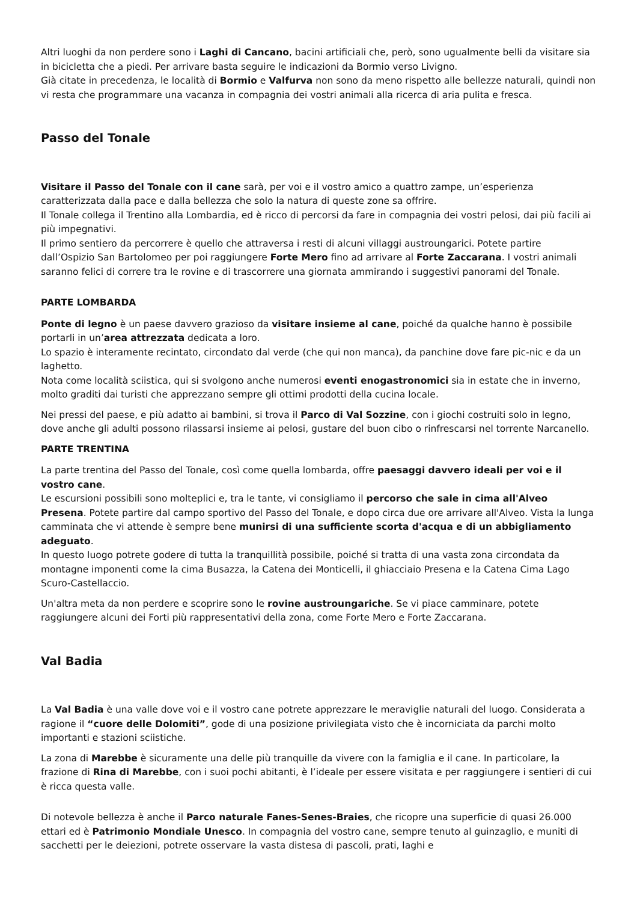Altri luoghi da non perdere sono i Laghi di Cancano, bacini artificiali che, però, sono ugualmente belli da visitare sia in bicicletta che a piedi. Per arrivare basta seguire le indicazioni da Bormio verso Livigno.
Già citate in precedenza, le località di Bormio e Valfurva non sono da meno rispetto alle bellezze naturali, quindi non vi resta che programmare una vacanza in compagnia dei vostri animali alla ricerca di aria pulita e fresca.
Passo del Tonale
Visitare il Passo del Tonale con il cane sarà, per voi e il vostro amico a quattro zampe, un’esperienza caratterizzata dalla pace e dalla bellezza che solo la natura di queste zone sa offrire.
Il Tonale collega il Trentino alla Lombardia, ed è ricco di percorsi da fare in compagnia dei vostri pelosi, dai più facili ai più impegnativi.
Il primo sentiero da percorrere è quello che attraversa i resti di alcuni villaggi austroungarici. Potete partire dall’Ospizio San Bartolomeo per poi raggiungere Forte Mero fino ad arrivare al Forte Zaccarana. I vostri animali saranno felici di correre tra le rovine e di trascorrere una giornata ammirando i suggestivi panorami del Tonale.
PARTE LOMBARDA
Ponte di legno è un paese davvero grazioso da visitare insieme al cane, poiché da qualche hanno è possibile portarli in un’area attrezzata dedicata a loro.
Lo spazio è interamente recintato, circondato dal verde (che qui non manca), da panchine dove fare pic-nic e da un laghetto.
Nota come località sciistica, qui si svolgono anche numerosi eventi enogastronomici sia in estate che in inverno, molto graditi dai turisti che apprezzano sempre gli ottimi prodotti della cucina locale.
Nei pressi del paese, e più adatto ai bambini, si trova il Parco di Val Sozzine, con i giochi costruiti solo in legno, dove anche gli adulti possono rilassarsi insieme ai pelosi, gustare del buon cibo o rinfrescarsi nel torrente Narcanello.
PARTE TRENTINA
La parte trentina del Passo del Tonale, così come quella lombarda, offre paesaggi davvero ideali per voi e il vostro cane.
Le escursioni possibili sono molteplici e, tra le tante, vi consigliamo il percorso che sale in cima all'Alveo Presena. Potete partire dal campo sportivo del Passo del Tonale, e dopo circa due ore arrivare all'Alveo. Vista la lunga camminata che vi attende è sempre bene munirsi di una sufficiente scorta d'acqua e di un abbigliamento adeguato.
In questo luogo potrete godere di tutta la tranquillità possibile, poiché si tratta di una vasta zona circondata da montagne imponenti come la cima Busazza, la Catena dei Monticelli, il ghiacciaio Presena e la Catena Cima Lago Scuro-Castellaccio.
Un'altra meta da non perdere e scoprire sono le rovine austroungariche. Se vi piace camminare, potete raggiungere alcuni dei Forti più rappresentativi della zona, come Forte Mero e Forte Zaccarana.
Val Badia
La Val Badia è una valle dove voi e il vostro cane potrete apprezzare le meraviglie naturali del luogo. Considerata a ragione il “cuore delle Dolomiti”, gode di una posizione privilegiata visto che è incorniciata da parchi molto importanti e stazioni sciistiche.
La zona di Marebbe è sicuramente una delle più tranquille da vivere con la famiglia e il cane. In particolare, la frazione di Rina di Marebbe, con i suoi pochi abitanti, è l’ideale per essere visitata e per raggiungere i sentieri di cui è ricca questa valle.
Di notevole bellezza è anche il Parco naturale Fanes-Senes-Braies, che ricopre una superficie di quasi 26.000 ettari ed è Patrimonio Mondiale Unesco. In compagnia del vostro cane, sempre tenuto al guinzaglio, e muniti di sacchetti per le deiezioni, potrete osservare la vasta distesa di pascoli, prati, laghi e